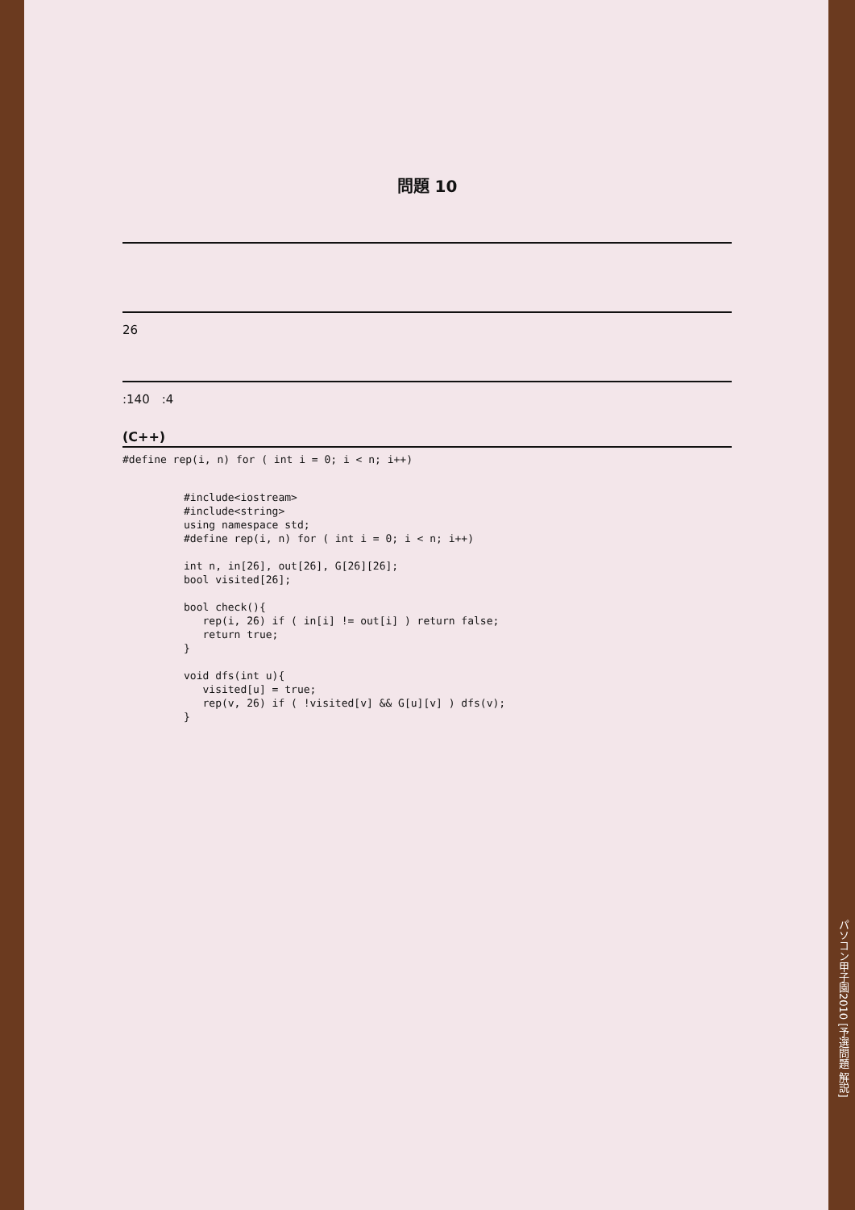問題 10
　
　
　
26
　
:140　:4
(C++)
#define rep(i, n) for ( int i = 0; i < n; i++)
#include<iostream>
#include<string>
using namespace std;
#define rep(i, n) for ( int i = 0; i < n; i++)

int n, in[26], out[26], G[26][26];
bool visited[26];

bool check(){
   rep(i, 26) if ( in[i] != out[i] ) return false;
   return true;
}

void dfs(int u){
   visited[u] = true;
   rep(v, 26) if ( !visited[v] && G[u][v] ) dfs(v);
}
パソコン甲子園2010 [予選問題 解説]